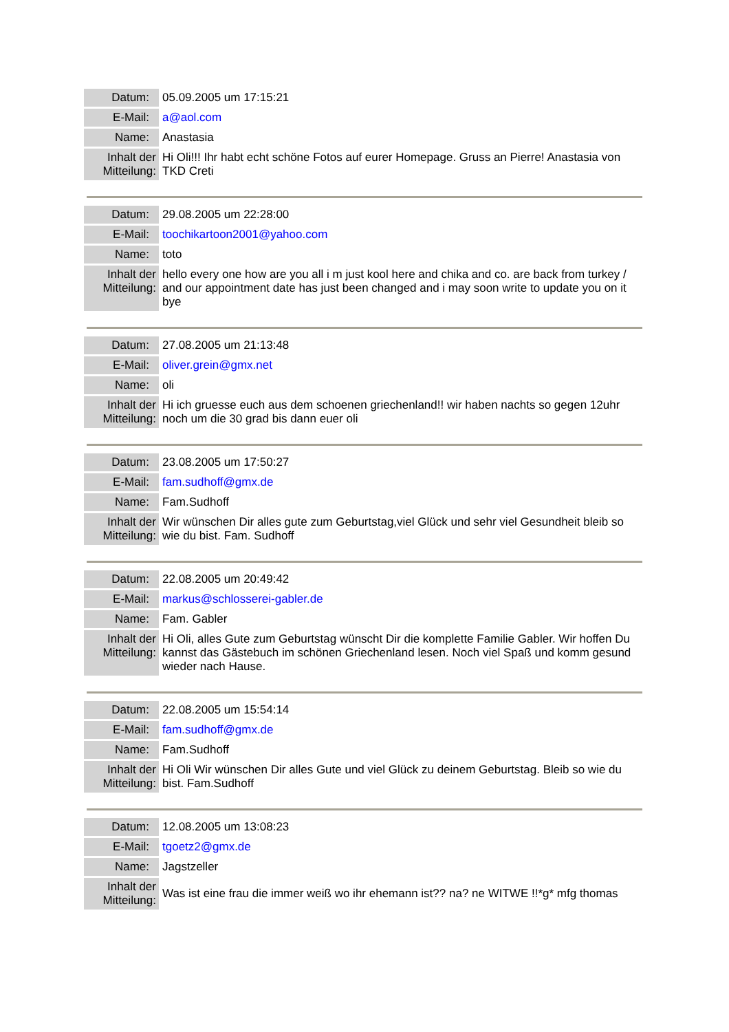| Datum: | 05.09.2005 um 17:15:21 |
| E-Mail: | a@aol.com |
| Name: | Anastasia |
| Inhalt der Mitteilung: | Hi Oli!!! Ihr habt echt schöne Fotos auf eurer Homepage. Gruss an Pierre! Anastasia von TKD Creti |
| Datum: | 29.08.2005 um 22:28:00 |
| E-Mail: | toochikartoon2001@yahoo.com |
| Name: | toto |
| Inhalt der Mitteilung: | hello every one how are you all i m just kool here and chika and co. are back from turkey / and our appointment date has just been changed and i may soon write to update you on it bye |
| Datum: | 27.08.2005 um 21:13:48 |
| E-Mail: | oliver.grein@gmx.net |
| Name: | oli |
| Inhalt der Mitteilung: | Hi ich gruesse euch aus dem schoenen griechenland!! wir haben nachts so gegen 12uhr noch um die 30 grad bis dann euer oli |
| Datum: | 23.08.2005 um 17:50:27 |
| E-Mail: | fam.sudhoff@gmx.de |
| Name: | Fam.Sudhoff |
| Inhalt der Mitteilung: | Wir wünschen Dir alles gute zum Geburtstag,viel Glück und sehr viel Gesundheit bleib so wie du bist. Fam. Sudhoff |
| Datum: | 22.08.2005 um 20:49:42 |
| E-Mail: | markus@schlosserei-gabler.de |
| Name: | Fam. Gabler |
| Inhalt der Mitteilung: | Hi Oli, alles Gute zum Geburtstag wünscht Dir die komplette Familie Gabler. Wir hoffen Du kannst das Gästebuch im schönen Griechenland lesen. Noch viel Spaß und komm gesund wieder nach Hause. |
| Datum: | 22.08.2005 um 15:54:14 |
| E-Mail: | fam.sudhoff@gmx.de |
| Name: | Fam.Sudhoff |
| Inhalt der Mitteilung: | Hi Oli Wir wünschen Dir alles Gute und viel Glück zu deinem Geburtstag. Bleib so wie du bist. Fam.Sudhoff |
| Datum: | 12.08.2005 um 13:08:23 |
| E-Mail: | tgoetz2@gmx.de |
| Name: | Jagstzeller |
| Inhalt der Mitteilung: | Was ist eine frau die immer weiß wo ihr ehemann ist?? na? ne WITWE !!*g* mfg thomas |